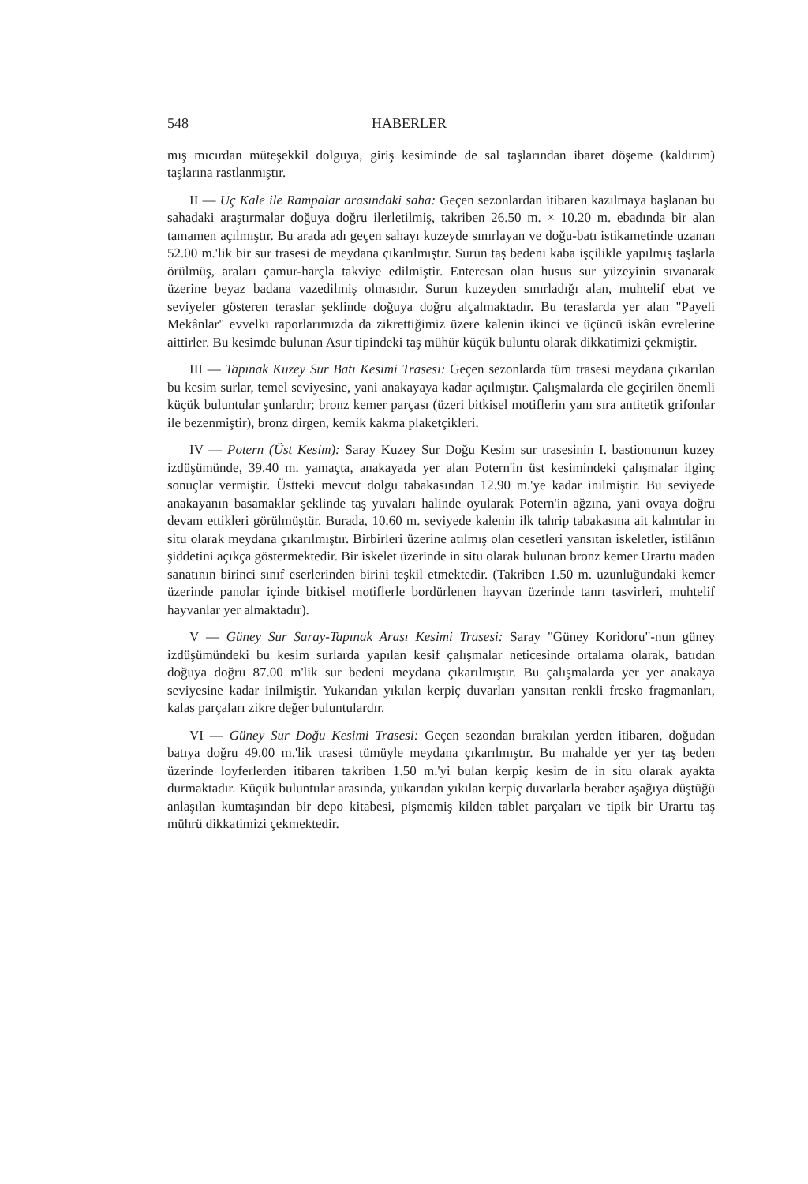548 HABERLER
mış mıcırdan müteşekkil dolguya, giriş kesiminde de sal taşlarından ibaret döşeme (kaldırım) taşlarına rastlanmıştır.
II — Uç Kale ile Rampalar arasındaki saha: Geçen sezonlardan itibaren kazılmaya başlanan bu sahadaki araştırmalar doğuya doğru ilerletilmiş, takriben 26.50 m. × 10.20 m. ebadında bir alan tamamen açılmıştır. Bu arada adı geçen sahayı kuzeyde sınırlayan ve doğu-batı istikametinde uzanan 52.00 m.'lik bir sur trasesi de meydana çıkarılmıştır. Surun taş bedeni kaba işçilikle yapılmış taşlarla örülmüş, araları çamur-harçla takviye edilmiştir. Enteresan olan husus sur yüzeyinin sıvanarak üzerine beyaz badana vazedilmiş olmasıdır. Surun kuzeyden sınırladığı alan, muhtelif ebat ve seviyeler gösteren teraslar şeklinde doğuya doğru alçalmaktadır. Bu teraslarda yer alan "Payeli Mekânlar" evvelki raporlarımızda da zikrettiğimiz üzere kalenin ikinci ve üçüncü iskân evrelerine aittirler. Bu kesimde bulunan Asur tipindeki taş mühür küçük buluntu olarak dikkatimizi çekmiştir.
III — Tapınak Kuzey Sur Batı Kesimi Trasesi: Geçen sezonlarda tüm trasesi meydana çıkarılan bu kesim surlar, temel seviyesine, yani anakayaya kadar açılmıştır. Çalışmalarda ele geçirilen önemli küçük buluntular şunlardır; bronz kemer parçası (üzeri bitkisel motiflerin yanı sıra antitetik grifonlar ile bezenmiştir), bronz dirgen, kemik kakma plaketçikleri.
IV — Potern (Üst Kesim): Saray Kuzey Sur Doğu Kesim sur trasesinin I. bastionunun kuzey izdüşümünde, 39.40 m. yamaçta, anakayada yer alan Potern'in üst kesimindeki çalışmalar ilginç sonuçlar vermiştir. Üstteki mevcut dolgu tabakasından 12.90 m.'ye kadar inilmiştir. Bu seviyede anakayanın basamaklar şeklinde taş yuvaları halinde oyularak Potern'in ağzına, yani ovaya doğru devam ettikleri görülmüştür. Burada, 10.60 m. seviyede kalenin ilk tahrip tabakasına ait kalıntılar in situ olarak meydana çıkarılmıştır. Birbirleri üzerine atılmış olan cesetleri yansıtan iskeletler, istilânın şiddetini açıkça göstermektedir. Bir iskelet üzerinde in situ olarak bulunan bronz kemer Urartu maden sanatının birinci sınıf eserlerinden birini teşkil etmektedir. (Takriben 1.50 m. uzunluğundaki kemer üzerinde panolar içinde bitkisel motiflerle bordürlenen hayvan üzerinde tanrı tasvirleri, muhtelif hayvanlar yer almaktadır).
V — Güney Sur Saray-Tapınak Arası Kesimi Trasesi: Saray "Güney Koridoru"-nun güney izdüşümündeki bu kesim surlarda yapılan kesif çalışmalar neticesinde ortalama olarak, batıdan doğuya doğru 87.00 m'lik sur bedeni meydana çıkarılmıştır. Bu çalışmalarda yer yer anakaya seviyesine kadar inilmiştir. Yukarıdan yıkılan kerpiç duvarları yansıtan renkli fresko fragmanları, kalas parçaları zikre değer buluntulardır.
VI — Güney Sur Doğu Kesimi Trasesi: Geçen sezondan bırakılan yerden itibaren, doğudan batıya doğru 49.00 m.'lik trasesi tümüyle meydana çıkarılmıştır. Bu mahalde yer yer taş beden üzerinde loyferlerden itibaren takriben 1.50 m.'yi bulan kerpiç kesim de in situ olarak ayakta durmaktadır. Küçük buluntular arasında, yukarıdan yıkılan kerpiç duvarlarla beraber aşağıya düştüğü anlaşılan kumtaşından bir depo kitabesi, pişmemiş kilden tablet parçaları ve tipik bir Urartu taş mührü dikkatimizi çekmektedir.